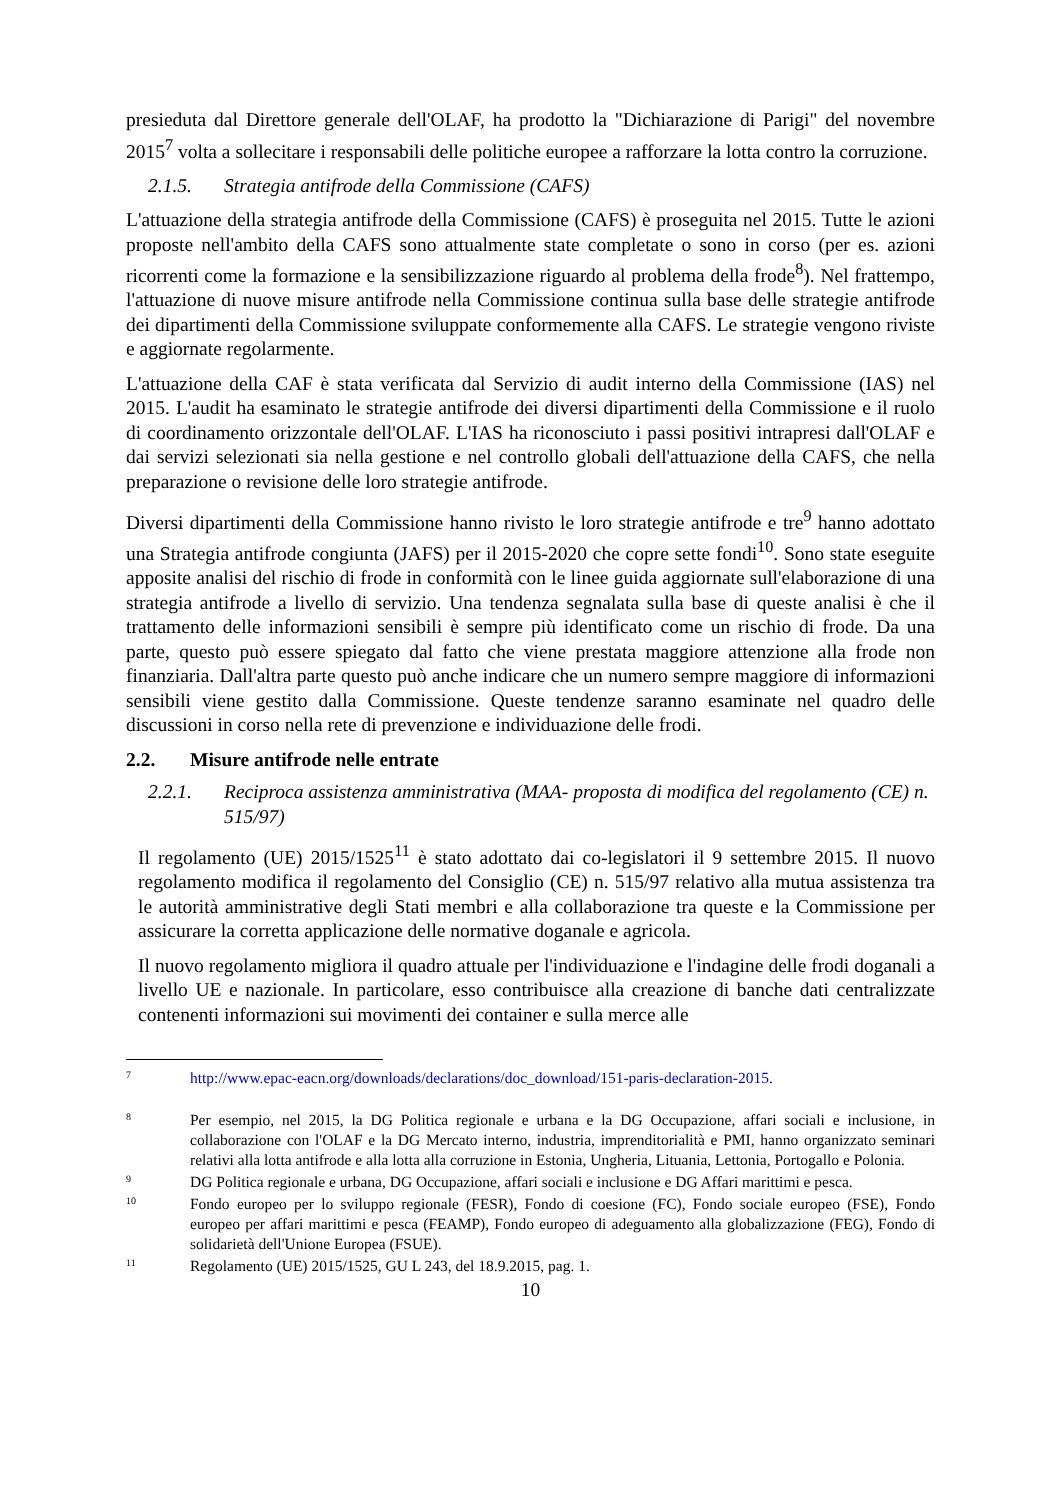presieduta dal Direttore generale dell'OLAF, ha prodotto la "Dichiarazione di Parigi" del novembre 2015<sup>7</sup> volta a sollecitare i responsabili delle politiche europee a rafforzare la lotta contro la corruzione.
2.1.5. Strategia antifrode della Commissione (CAFS)
L'attuazione della strategia antifrode della Commissione (CAFS) è proseguita nel 2015. Tutte le azioni proposte nell'ambito della CAFS sono attualmente state completate o sono in corso (per es. azioni ricorrenti come la formazione e la sensibilizzazione riguardo al problema della frode<sup>8</sup>). Nel frattempo, l'attuazione di nuove misure antifrode nella Commissione continua sulla base delle strategie antifrode dei dipartimenti della Commissione sviluppate conformemente alla CAFS. Le strategie vengono riviste e aggiornate regolarmente.
L'attuazione della CAF è stata verificata dal Servizio di audit interno della Commissione (IAS) nel 2015. L'audit ha esaminato le strategie antifrode dei diversi dipartimenti della Commissione e il ruolo di coordinamento orizzontale dell'OLAF. L'IAS ha riconosciuto i passi positivi intrapresi dall'OLAF e dai servizi selezionati sia nella gestione e nel controllo globali dell'attuazione della CAFS, che nella preparazione o revisione delle loro strategie antifrode.
Diversi dipartimenti della Commissione hanno rivisto le loro strategie antifrode e tre<sup>9</sup> hanno adottato una Strategia antifrode congiunta (JAFS) per il 2015-2020 che copre sette fondi<sup>10</sup>. Sono state eseguite apposite analisi del rischio di frode in conformità con le linee guida aggiornate sull'elaborazione di una strategia antifrode a livello di servizio. Una tendenza segnalata sulla base di queste analisi è che il trattamento delle informazioni sensibili è sempre più identificato come un rischio di frode. Da una parte, questo può essere spiegato dal fatto che viene prestata maggiore attenzione alla frode non finanziaria. Dall'altra parte questo può anche indicare che un numero sempre maggiore di informazioni sensibili viene gestito dalla Commissione. Queste tendenze saranno esaminate nel quadro delle discussioni in corso nella rete di prevenzione e individuazione delle frodi.
2.2. Misure antifrode nelle entrate
2.2.1. Reciproca assistenza amministrativa (MAA- proposta di modifica del regolamento (CE) n. 515/97)
Il regolamento (UE) 2015/1525<sup>11</sup> è stato adottato dai co-legislatori il 9 settembre 2015. Il nuovo regolamento modifica il regolamento del Consiglio (CE) n. 515/97 relativo alla mutua assistenza tra le autorità amministrative degli Stati membri e alla collaborazione tra queste e la Commissione per assicurare la corretta applicazione delle normative doganale e agricola.
Il nuovo regolamento migliora il quadro attuale per l'individuazione e l'indagine delle frodi doganali a livello UE e nazionale. In particolare, esso contribuisce alla creazione di banche dati centralizzate contenenti informazioni sui movimenti dei container e sulla merce alle
7 http://www.epac-eacn.org/downloads/declarations/doc_download/151-paris-declaration-2015.
8 Per esempio, nel 2015, la DG Politica regionale e urbana e la DG Occupazione, affari sociali e inclusione, in collaborazione con l'OLAF e la DG Mercato interno, industria, imprenditorialità e PMI, hanno organizzato seminari relativi alla lotta antifrode e alla lotta alla corruzione in Estonia, Ungheria, Lituania, Lettonia, Portogallo e Polonia.
9 DG Politica regionale e urbana, DG Occupazione, affari sociali e inclusione e DG Affari marittimi e pesca.
10 Fondo europeo per lo sviluppo regionale (FESR), Fondo di coesione (FC), Fondo sociale europeo (FSE), Fondo europeo per affari marittimi e pesca (FEAMP), Fondo europeo di adeguamento alla globalizzazione (FEG), Fondo di solidarietà dell'Unione Europea (FSUE).
11 Regolamento (UE) 2015/1525, GU L 243, del 18.9.2015, pag. 1.
10